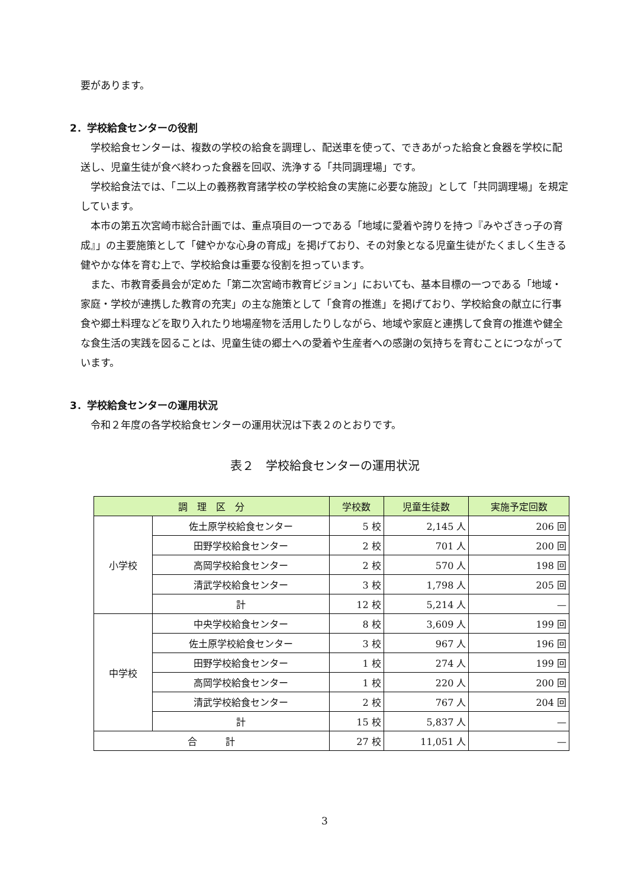要があります。
2．学校給食センターの役割
学校給食センターは、複数の学校の給食を調理し、配送車を使って、できあがった給食と食器を学校に配送し、児童生徒が食べ終わった食器を回収、洗浄する「共同調理場」です。
学校給食法では、「二以上の義務教育諸学校の学校給食の実施に必要な施設」として「共同調理場」を規定しています。
本市の第五次宮崎市総合計画では、重点項目の一つである「地域に愛着や誇りを持つ『みやざきっ子の育成』」の主要施策として「健やかな心身の育成」を掲げており、その対象となる児童生徒がたくましく生きる健やかな体を育む上で、学校給食は重要な役割を担っています。
また、市教育委員会が定めた「第二次宮崎市教育ビジョン」においても、基本目標の一つである「地域・家庭・学校が連携した教育の充実」の主な施策として「食育の推進」を掲げており、学校給食の献立に行事食や郷土料理などを取り入れたり地場産物を活用したりしながら、地域や家庭と連携して食育の推進や健全な食生活の実践を図ることは、児童生徒の郷土への愛着や生産者への感謝の気持ちを育むことにつながっています。
3．学校給食センターの運用状況
令和２年度の各学校給食センターの運用状況は下表２のとおりです。
表２　学校給食センターの運用状況
| 調 理 区 分 | | 学校数 | 児童生徒数 | 実施予定回数 |
| --- | --- | --- | --- | --- |
| 小学校 | 佐土原学校給食センター | 5 校 | 2,145 人 | 206 回 |
| | 田野学校給食センター | 2 校 | 701 人 | 200 回 |
| | 高岡学校給食センター | 2 校 | 570 人 | 198 回 |
| | 清武学校給食センター | 3 校 | 1,798 人 | 205 回 |
| | 計 | 12 校 | 5,214 人 | — |
| 中学校 | 中央学校給食センター | 8 校 | 3,609 人 | 199 回 |
| | 佐土原学校給食センター | 3 校 | 967 人 | 196 回 |
| | 田野学校給食センター | 1 校 | 274 人 | 199 回 |
| | 高岡学校給食センター | 1 校 | 220 人 | 200 回 |
| | 清武学校給食センター | 2 校 | 767 人 | 204 回 |
| | 計 | 15 校 | 5,837 人 | — |
| 合 計 | | 27 校 | 11,051 人 | — |
3